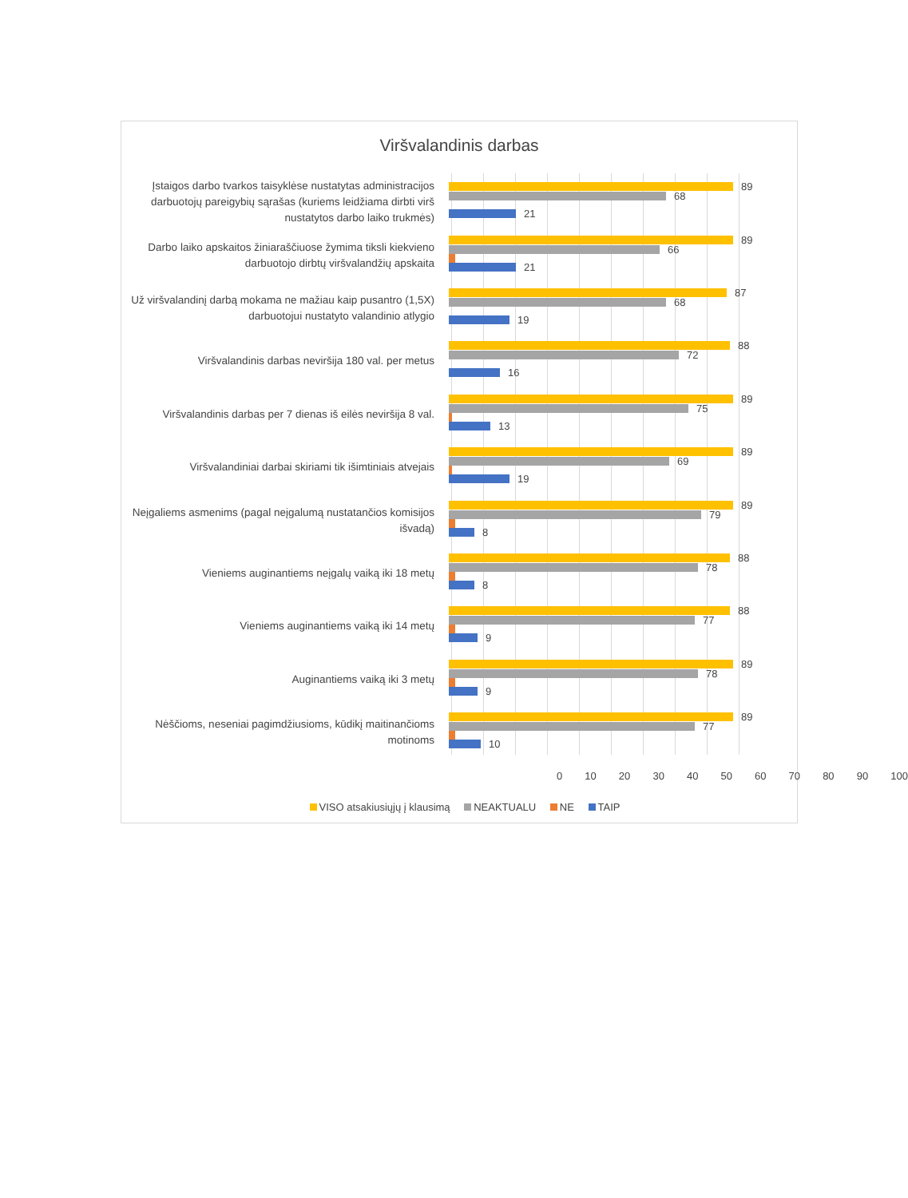Viršvalandinis darbas
Įstaigos darbo tvarkos taisyklėse nustatytas administracijos darbuotojų pareigybių sąrašas (kuriems leidžiama dirbti virš nustatytos darbo laiko trukmės)
89
68
21
Darbo laiko apskaitos žiniaraščiuose žymima tiksli kiekvieno darbuotojo dirbtų viršvalandžių apskaita
89
66
21
Už viršvalandinį darbą mokama ne mažiau kaip pusantro (1,5X) darbuotojui nustatyto valandinio atlygio
87
68
19
Viršvalandinis darbas neviršija 180 val. per metus
88
72
16
Viršvalandinis darbas per 7 dienas iš eilės neviršija 8 val.
89
75
13
Viršvalandiniai darbai skiriami tik išimtiniais atvejais
89
69
19
Neįgaliems asmenims (pagal neįgalumą nustatančios komisijos išvadą)
89
79
8
Vieniems auginantiems neįgalų vaiką iki 18 metų
88
78
8
Vieniems auginantiems vaiką iki 14 metų
88
77
9
Auginantiems vaiką iki 3 metų
89
78
9
Nėščioms, neseniai pagimdžiusioms, kūdikį maitinančioms motinoms
89
77
10
0 10 20 30 40 50 60 70 80 90 100
VISO atsakiusiųjų į klausimą NEAKTUALU NE TAIP